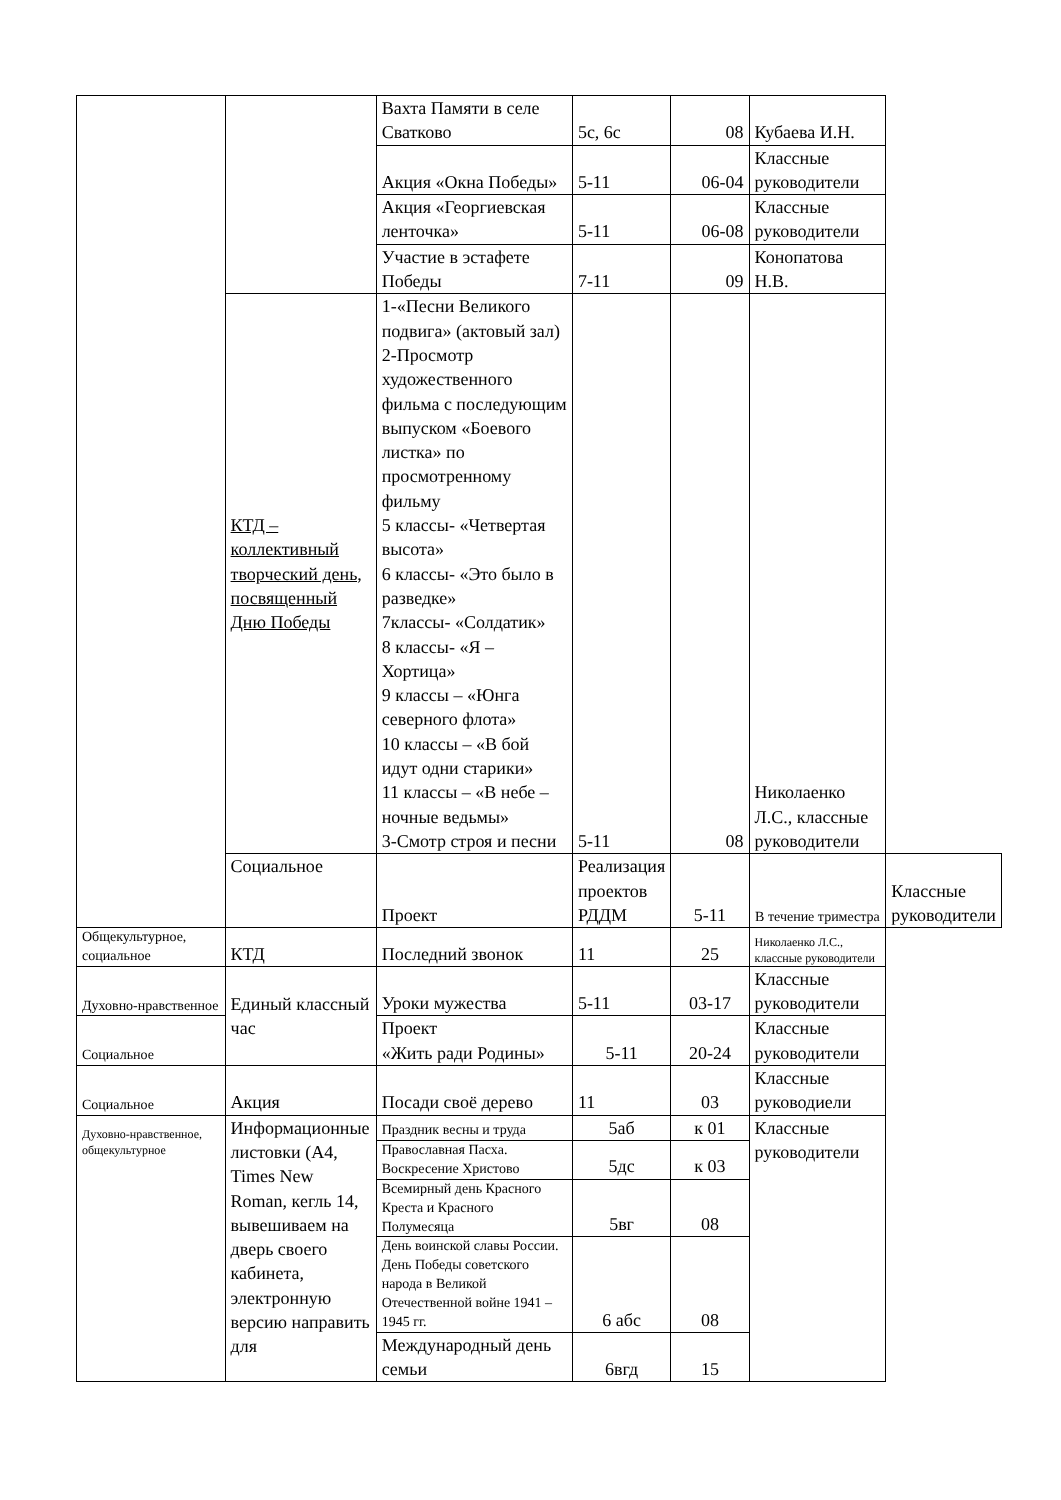| | | Вахта Памяти в селе Сватково | 5с, 6с | 08 | Кубаева И.Н. | |
| | | Акция «Окна Победы» | 5-11 | 06-04 | Классные руководители | |
| | | Акция «Георгиевская ленточка» | 5-11 | 06-08 | Классные руководители | |
| | | Участие в эстафете Победы | 7-11 | 09 | Конопатова Н.В. | |
| | КТД – коллективный творческий день, посвященный Дню Победы | 1-«Песни Великого подвига» (актовый зал) 2-Просмотр художественного фильма с последующим выпуском «Боевого листка» по просмотренному фильму 5 классы- «Четвертая высота» 6 классы- «Это было в разведке» 7классы- «Солдатик» 8 классы- «Я – Хортица» 9 классы – «Юнга северного флота» 10 классы – «В бой идут одни старики» 11 классы – «В небе – ночные ведьмы» 3-Смотр строя и песни | 5-11 | 08 | Николаенко Л.С., классные руководители | |
| | Социальное | Проект | Реализация проектов РДДМ | 5-11 | В течение триместра | Классные руководители |
| Общекультурное, социальное | КТД | Последний звонок | 11 | 25 | Николаенко Л.С., классные руководители | |
| Духовно-нравственное | Единый классный час | Уроки мужества | 5-11 | 03-17 | Классные руководители | |
| Социальное | | Проект «Жить ради Родины» | 5-11 | 20-24 | Классные руководители | |
| Социальное | Акция | Посади своё дерево | 11 | 03 | Классные руководиели | |
| Духовно-нравственное, общекультурное | Информационные листовки (А4, Times New Roman, кегль 14, вывешиваем на дверь своего кабинета, электронную версию направить для | Праздник весны и труда | 5аб | к 01 | Классные руководители | |
| | | Православная Пасха. Воскресение Христово | 5дс | к 03 | | |
| | | Всемирный день Красного Креста и Красного Полумесяца | 5вг | 08 | | |
| | | День воинской славы России. День Победы советского народа в Великой Отечественной войне 1941 – 1945 гг. | 6 абс | 08 | | |
| | | Международный день семьи | 6вгд | 15 | | |